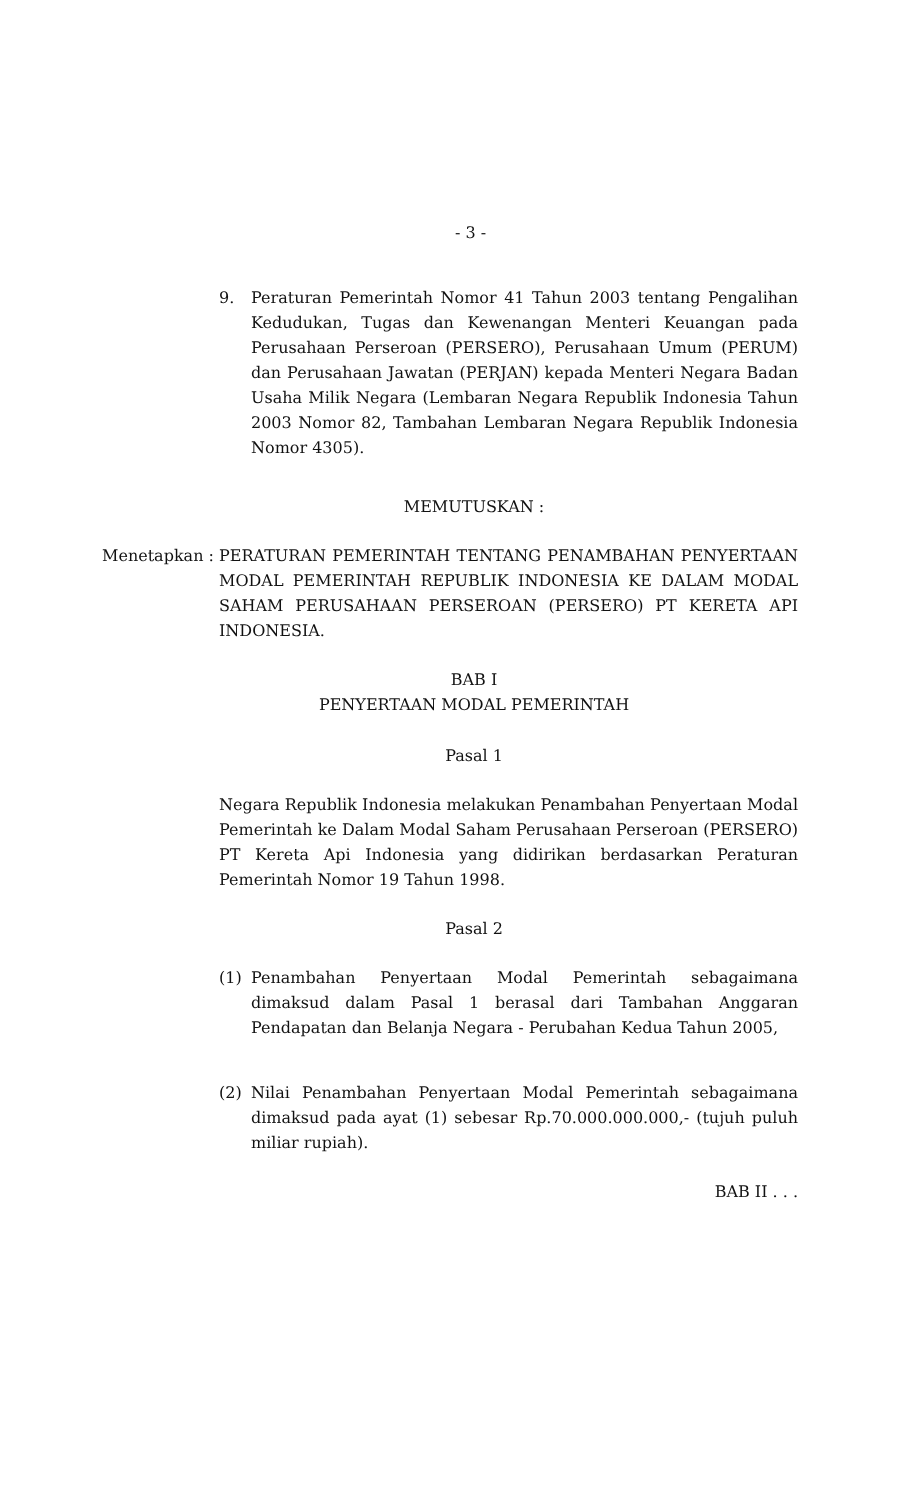- 3 -
9. Peraturan Pemerintah Nomor 41 Tahun 2003 tentang Pengalihan Kedudukan, Tugas dan Kewenangan Menteri Keuangan pada Perusahaan Perseroan (PERSERO), Perusahaan Umum (PERUM) dan Perusahaan Jawatan (PERJAN) kepada Menteri Negara Badan Usaha Milik Negara (Lembaran Negara Republik Indonesia Tahun 2003 Nomor 82, Tambahan Lembaran Negara Republik Indonesia Nomor 4305).
MEMUTUSKAN :
Menetapkan : PERATURAN PEMERINTAH TENTANG PENAMBAHAN PENYERTAAN MODAL PEMERINTAH REPUBLIK INDONESIA KE DALAM MODAL SAHAM PERUSAHAAN PERSEROAN (PERSERO) PT KERETA API INDONESIA.
BAB I
PENYERTAAN MODAL PEMERINTAH
Pasal 1
Negara Republik Indonesia melakukan Penambahan Penyertaan Modal Pemerintah ke Dalam Modal Saham Perusahaan Perseroan (PERSERO) PT Kereta Api Indonesia yang didirikan berdasarkan Peraturan Pemerintah Nomor 19 Tahun 1998.
Pasal 2
(1) Penambahan Penyertaan Modal Pemerintah sebagaimana dimaksud dalam Pasal 1 berasal dari Tambahan Anggaran Pendapatan dan Belanja Negara - Perubahan Kedua Tahun 2005,
(2) Nilai Penambahan Penyertaan Modal Pemerintah sebagaimana dimaksud pada ayat (1) sebesar Rp.70.000.000.000,- (tujuh puluh miliar rupiah).
BAB II . . .